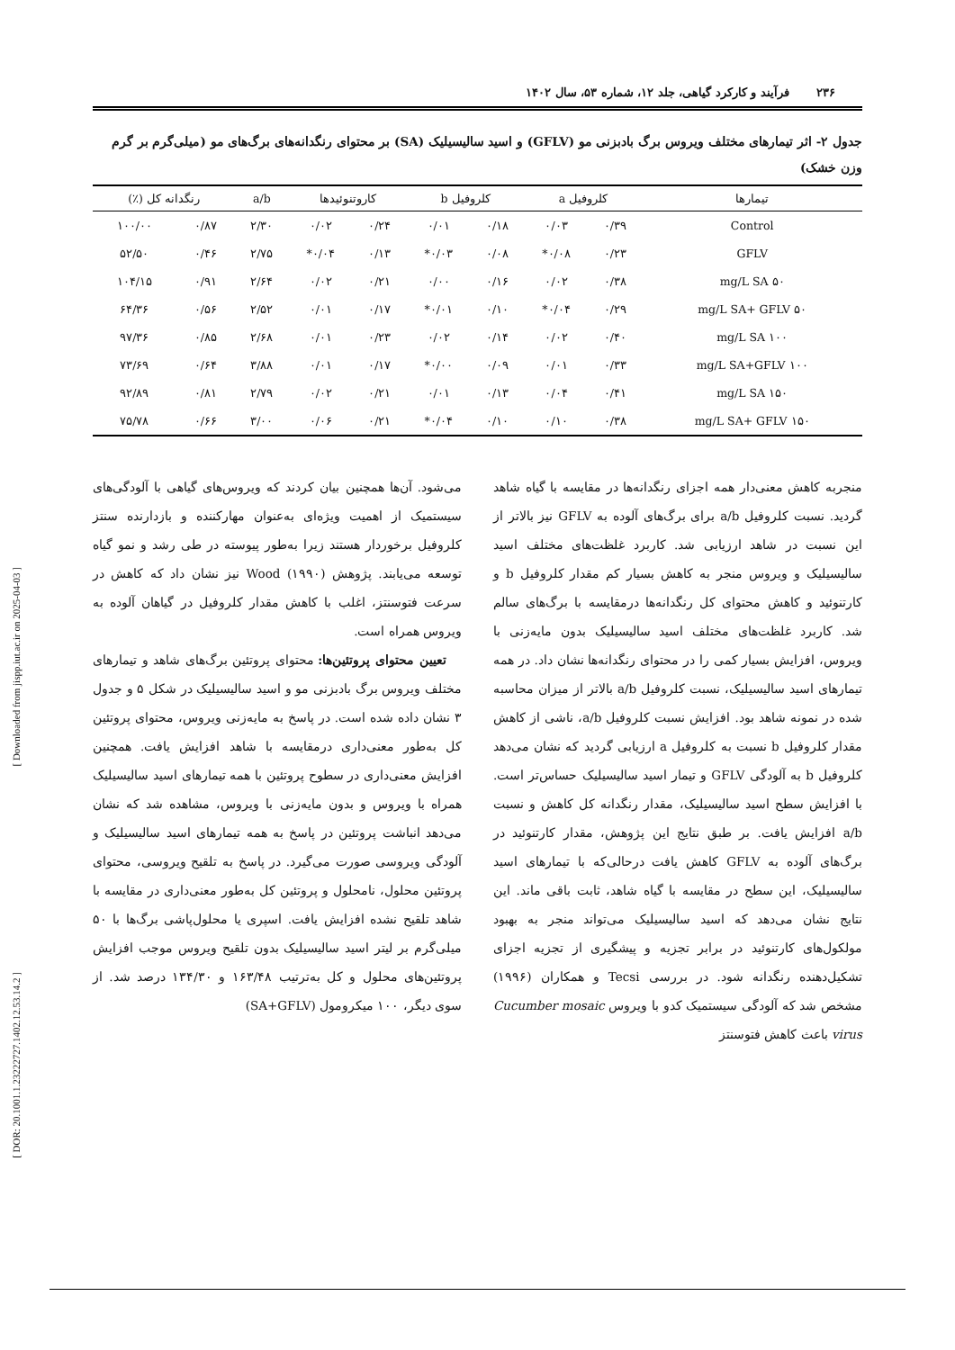[ Downloaded from jispp.iut.ac.ir on 2025-04-03 ]
[ DOR: 20.1001.1.23222727.1402.12.53.14.2 ]
۲۳۶ فرآیند و کارکرد گیاهی، جلد ۱۲، شماره ۵۳، سال ۱۴۰۲
جدول ۲- اثر تیمارهای مختلف ویروس برگ بادبزنی مو (GFLV) و اسید سالیسیلیک (SA) بر محتوای رنگدانه‌های برگ‌های مو (میلی‌گرم بر گرم وزن خشک)
| تیمارها | کلروفیل a | | کلروفیل b | | کاروتنوئیدها | | a/b | رنگدانه کل (٪) | |
| --- | --- | --- | --- | --- | --- | --- | --- | --- | --- |
| Control | ۰/۳۹ | ۰/۰۳ | ۰/۱۸ | ۰/۰۱ | ۰/۲۴ | ۰/۰۲ | ۲/۳۰ | ۰/۸۷ | ۱۰۰/۰۰ |
| GFLV | ۰/۲۳ | ۰/۰۸* | ۰/۰۸ | ۰/۰۳* | ۰/۱۳ | ۰/۰۴* | ۲/۷۵ | ۰/۴۶ | ۵۲/۵۰ |
| ۵۰ mg/L SA | ۰/۳۸ | ۰/۰۲ | ۰/۱۶ | ۰/۰۰ | ۰/۲۱ | ۰/۰۲ | ۲/۶۴ | ۰/۹۱ | ۱۰۴/۱۵ |
| ۵۰ mg/L SA+ GFLV | ۰/۲۹ | ۰/۰۴* | ۰/۱۰ | ۰/۰۱* | ۰/۱۷ | ۰/۰۱ | ۲/۵۲ | ۰/۵۶ | ۶۴/۳۶ |
| ۱۰۰ mg/L SA | ۰/۴۰ | ۰/۰۲ | ۰/۱۴ | ۰/۰۲ | ۰/۲۳ | ۰/۰۱ | ۲/۶۸ | ۰/۸۵ | ۹۷/۳۶ |
| ۱۰۰ mg/L SA+GFLV | ۰/۳۳ | ۰/۰۱ | ۰/۰۹ | ۰/۰۰* | ۰/۱۷ | ۰/۰۱ | ۳/۸۸ | ۰/۶۴ | ۷۳/۶۹ |
| ۱۵۰ mg/L SA | ۰/۴۱ | ۰/۰۴ | ۰/۱۳ | ۰/۰۱ | ۰/۲۱ | ۰/۰۲ | ۲/۷۹ | ۰/۸۱ | ۹۲/۸۹ |
| ۱۵۰ mg/L SA+ GFLV | ۰/۳۸ | ۰/۱۰ | ۰/۱۰ | ۰/۰۴* | ۰/۲۱ | ۰/۰۶ | ۳/۰۰ | ۰/۶۶ | ۷۵/۷۸ |
منجربه کاهش معنی‌دار همه اجزای رنگدانه‌ها در مقایسه با گیاه شاهد گردید. نسبت کلروفیل a/b برای برگ‌های آلوده به GFLV نیز بالاتر از این نسبت در شاهد ارزیابی شد. کاربرد غلظت‌های مختلف اسید سالیسیلیک و ویروس منجر به کاهش بسیار کم مقدار کلروفیل b و کارتنوئید و کاهش محتوای کل رنگدانه‌ها درمقایسه با برگ‌های سالم شد. کاربرد غلظت‌های مختلف اسید سالیسیلیک بدون مایه‌زنی با ویروس، افزایش بسیار کمی را در محتوای رنگدانه‌ها نشان داد. در همه تیمارهای اسید سالیسیلیک، نسبت کلروفیل a/b بالاتر از میزان محاسبه شده در نمونه شاهد بود. افزایش نسبت کلروفیل a/b، ناشی از کاهش مقدار کلروفیل b نسبت به کلروفیل a ارزیابی گردید که نشان می‌دهد کلروفیل b به آلودگی GFLV و تیمار اسید سالیسیلیک حساس‌تر است. با افزایش سطح اسید سالیسیلیک، مقدار رنگدانه کل کاهش و نسبت a/b افزایش یافت. بر طبق نتایج این پژوهش، مقدار کارتنوئید در برگ‌های آلوده به GFLV کاهش یافت درحالی‌که با تیمارهای اسید سالیسیلیک، این سطح در مقایسه با گیاه شاهد، ثابت باقی ماند. این نتایج نشان می‌دهد که اسید سالیسیلیک می‌تواند منجر به بهبود مولکول‌های کارتنوئید در برابر تجزیه و پیشگیری از تجزیه اجزای تشکیل‌دهنده رنگدانه شود. در بررسی Tecsi و همکاران (۱۹۹۶) مشخص شد که آلودگی سیستمیک کدو با ویروس Cucumber mosaic virus باعث کاهش فتوسنتز
می‌شود. آن‌ها همچنین بیان کردند که ویروس‌های گیاهی با آلودگی‌های سیستمیک از اهمیت ویژه‌ای به‌عنوان مهارکننده و بازدارنده سنتز کلروفیل برخوردار هستند زیرا به‌طور پیوسته در طی رشد و نمو گیاه توسعه می‌یابند. پژوهش Wood (۱۹۹۰) نیز نشان داد که کاهش در سرعت فتوسنتز، اغلب با کاهش مقدار کلروفیل در گیاهان آلوده به ویروس همراه است.
تعیین محتوای پروتئین‌ها: محتوای پروتئین برگ‌های شاهد و تیمارهای مختلف ویروس برگ بادبزنی مو و اسید سالیسیلیک در شکل ۵ و جدول ۳ نشان داده شده است. در پاسخ به مایه‌زنی ویروس، محتوای پروتئین کل به‌طور معنی‌داری درمقایسه با شاهد افزایش یافت. همچنین افزایش معنی‌داری در سطوح پروتئین با همه تیمارهای اسید سالیسیلیک همراه با ویروس و بدون مایه‌زنی با ویروس، مشاهده شد که نشان می‌دهد انباشت پروتئین در پاسخ به همه تیمارهای اسید سالیسیلیک و آلودگی ویروسی صورت می‌گیرد. در پاسخ به تلقیح ویروسی، محتوای پروتئین محلول، نامحلول و پروتئین کل به‌طور معنی‌داری در مقایسه با شاهد تلقیح نشده افزایش یافت. اسپری یا محلول‌پاشی برگ‌ها با ۵۰ میلی‌گرم بر لیتر اسید سالیسیلیک بدون تلقیح ویروس موجب افزایش پروتئین‌های محلول و کل به‌ترتیب ۱۶۳/۴۸ و ۱۳۴/۳۰ درصد شد. از سوی دیگر، ۱۰۰ میکرومول (SA+GFLV)